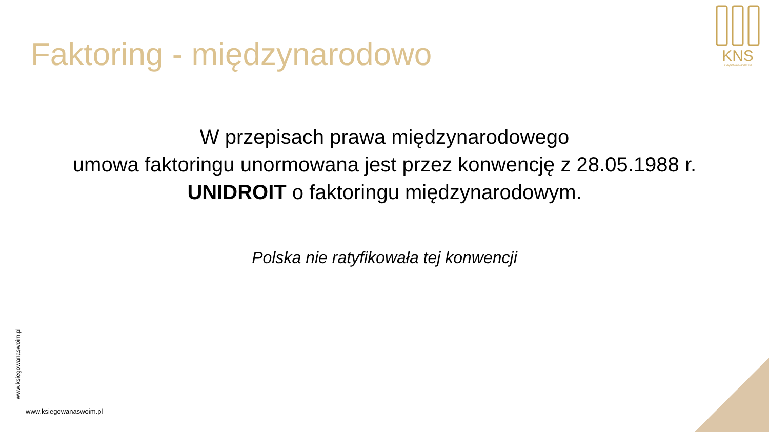KNS
KSIĘGOWA NA SWOIM
Faktoring - międzynarodowo
W przepisach prawa międzynarodowego
umowa faktoringu unormowana jest przez konwencję z 28.05.1988 r. UNIDROIT o faktoringu międzynarodowym.
Polska nie ratyfikowała tej konwencji
www.ksiegowanaswoim.pl
www.ksiegowanaswoim.pl